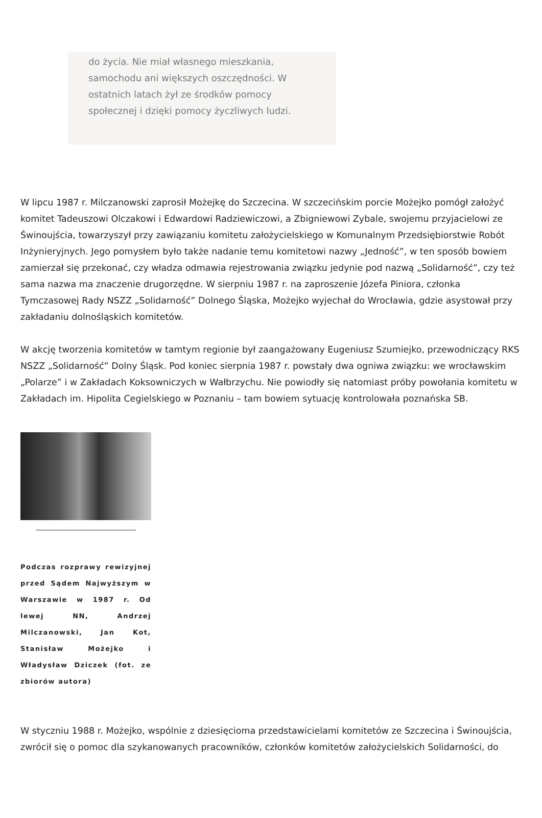do życia. Nie miał własnego mieszkania, samochodu ani większych oszczędności. W ostatnich latach żył ze środków pomocy społecznej i dzięki pomocy życzliwych ludzi.
W lipcu 1987 r. Milczanowski zaprosił Możejkę do Szczecina. W szczecińskim porcie Możejko pomógł założyć komitet Tadeuszowi Olczakowi i Edwardowi Radziewiczowi, a Zbigniewowi Zybale, swojemu przyjacielowi ze Świnoujścia, towarzyszył przy zawiązaniu komitetu założycielskiego w Komunalnym Przedsiębiorstwie Robót Inżynieryjnych. Jego pomysłem było także nadanie temu komitetowi nazwy „Jedność”, w ten sposób bowiem zamierzał się przekonać, czy władza odmawia rejestrowania związku jedynie pod nazwą „Solidarność”, czy też sama nazwa ma znaczenie drugorzędne. W sierpniu 1987 r. na zaproszenie Józefa Piniora, członka Tymczasowej Rady NSZZ „Solidarność” Dolnego Śląska, Możejko wyjechał do Wrocławia, gdzie asystował przy zakładaniu dolnośląskich komitetów.
W akcję tworzenia komitetów w tamtym regionie był zaangażowany Eugeniusz Szumiejko, przewodniczący RKS NSZZ „Solidarność” Dolny Śląsk. Pod koniec sierpnia 1987 r. powstały dwa ogniwa związku: we wrocławskim „Polarze” i w Zakładach Koksowniczych w Wałbrzychu. Nie powiodły się natomiast próby powołania komitetu w Zakładach im. Hipolita Cegielskiego w Poznaniu – tam bowiem sytuację kontrolowała poznańska SB.
Podczas rozprawy rewizyjnej przed Sądem Najwyższym w Warszawie w 1987 r. Od lewej NN, Andrzej Milczanowski, Jan Kot, Stanisław Możejko i Władysław Dziczek (fot. ze zbiorów autora)
W styczniu 1988 r. Możejko, wspólnie z dziesięcioma przedstawicielami komitetów ze Szczecina i Świnoujścia, zwrócił się o pomoc dla szykanowanych pracowników, członków komitetów założycielskich Solidarności, do